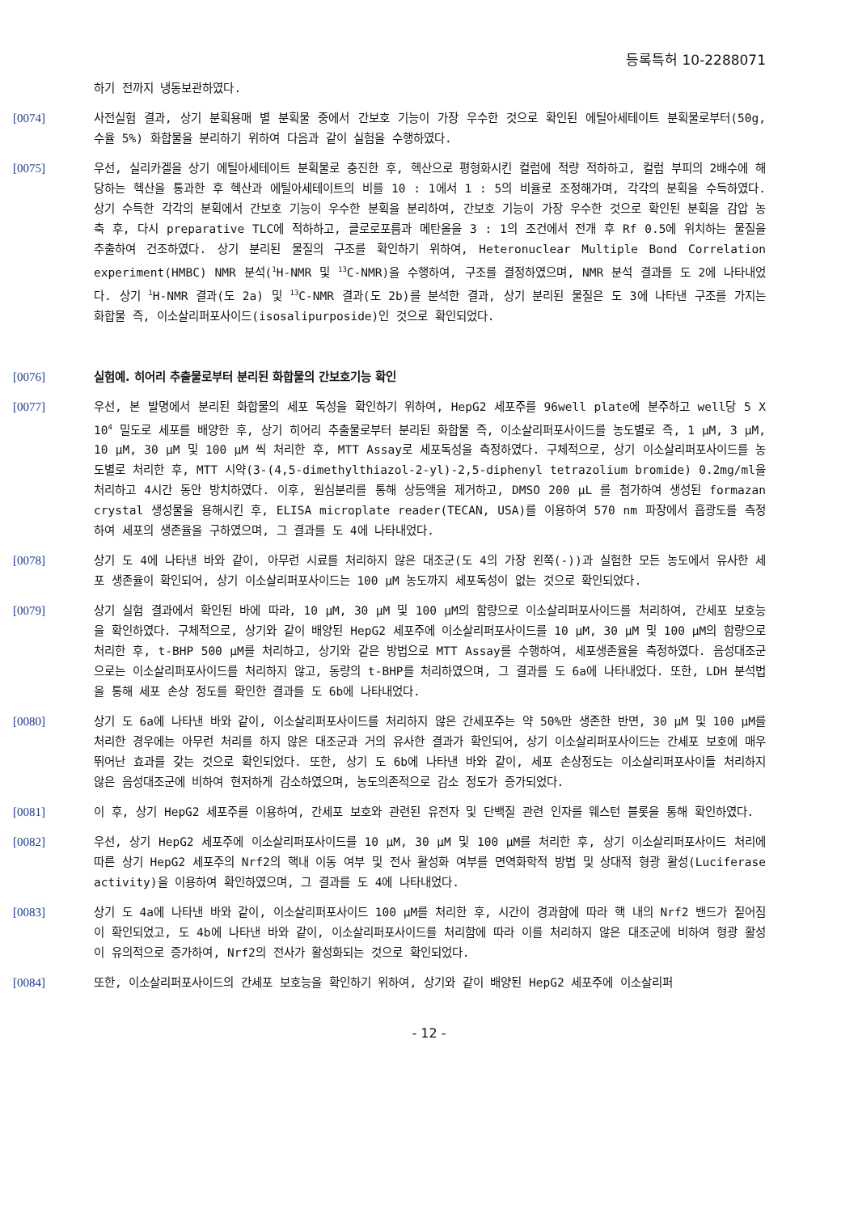등록특허 10-2288071
하기 전까지 냉동보관하였다.
[0074] 사전실험 결과, 상기 분획용매 별 분획물 중에서 간보호 기능이 가장 우수한 것으로 확인된 에틸아세테이트 분획물로부터(50g, 수율 5%) 화합물을 분리하기 위하여 다음과 같이 실험을 수행하였다.
[0075] 우선, 실리카겔을 상기 에틸아세테이트 분획물로 충진한 후, 헥산으로 평형화시킨 컬럼에 적량 적하하고, 컬럼 부피의 2배수에 해당하는 헥산을 통과한 후 헥산과 에틸아세테이트의 비를 10 : 1에서 1 : 5의 비율로 조정해가며, 각각의 분획을 수득하였다. 상기 수득한 각각의 분획에서 간보호 기능이 우수한 분획을 분리하여, 간보호 기능이 가장 우수한 것으로 확인된 분획을 감압 농축 후, 다시 preparative TLC에 적하하고, 클로로포름과 메탄올을 3 : 1의 조건에서 전개 후 Rf 0.5에 위치하는 물질을 추출하여 건조하였다. 상기 분리된 물질의 구조를 확인하기 위하여, Heteronuclear Multiple Bond Correlation experiment(HMBC) NMR 분석(<sup>1</sup>H-NMR 및 <sup>13</sup>C-NMR)을 수행하여, 구조를 결정하였으며, NMR 분석 결과를 도 2에 나타내었다. 상기 <sup>1</sup>H-NMR 결과(도 2a) 및 <sup>13</sup>C-NMR 결과(도 2b)를 분석한 결과, 상기 분리된 물질은 도 3에 나타낸 구조를 가지는 화합물 즉, 이소살리퍼포사이드(isosalipurposide)인 것으로 확인되었다.
[0076] 실험예. 히어리 추출물로부터 분리된 화합물의 간보호기능 확인
[0077] 우선, 본 발명에서 분리된 화합물의 세포 독성을 확인하기 위하여, HepG2 세포주를 96well plate에 분주하고 well당 5 X 10<sup>4</sup> 밀도로 세포를 배양한 후, 상기 히어리 추출물로부터 분리된 화합물 즉, 이소살리퍼포사이드를 농도별로 즉, 1 μM, 3 μM, 10 μM, 30 μM 및 100 μM 씩 처리한 후, MTT Assay로 세포독성을 측정하였다. 구체적으로, 상기 이소살리퍼포사이드를 농도별로 처리한 후, MTT 시약(3-(4,5-dimethylthiazol-2-yl)-2,5-diphenyl tetrazolium bromide) 0.2mg/ml을 처리하고 4시간 동안 방치하였다. 이후, 원심분리를 통해 상등액을 제거하고, DMSO 200 μL 를 첨가하여 생성된 formazan crystal 생성물을 용해시킨 후, ELISA microplate reader(TECAN, USA)를 이용하여 570 nm 파장에서 흡광도를 측정하여 세포의 생존율을 구하였으며, 그 결과를 도 4에 나타내었다.
[0078] 상기 도 4에 나타낸 바와 같이, 아무런 시료를 처리하지 않은 대조군(도 4의 가장 왼쪽(-))과 실험한 모든 농도에서 유사한 세포 생존율이 확인되어, 상기 이소살리퍼포사이드는 100 μM 농도까지 세포독성이 없는 것으로 확인되었다.
[0079] 상기 실험 결과에서 확인된 바에 따라, 10 μM, 30 μM 및 100 μM의 함량으로 이소살리퍼포사이드를 처리하여, 간세포 보호능을 확인하였다. 구체적으로, 상기와 같이 배양된 HepG2 세포주에 이소살리퍼포사이드를 10 μM, 30 μM 및 100 μM의 함량으로 처리한 후, t-BHP 500 μM를 처리하고, 상기와 같은 방법으로 MTT Assay를 수행하여, 세포생존율을 측정하였다. 음성대조군으로는 이소살리퍼포사이드를 처리하지 않고, 동량의 t-BHP를 처리하였으며, 그 결과를 도 6a에 나타내었다. 또한, LDH 분석법을 통해 세포 손상 정도를 확인한 결과를 도 6b에 나타내었다.
[0080] 상기 도 6a에 나타낸 바와 같이, 이소살리퍼포사이드를 처리하지 않은 간세포주는 약 50%만 생존한 반면, 30 μM 및 100 μM를 처리한 경우에는 아무런 처리를 하지 않은 대조군과 거의 유사한 결과가 확인되어, 상기 이소살리퍼포사이드는 간세포 보호에 매우 뛰어난 효과를 갖는 것으로 확인되었다. 또한, 상기 도 6b에 나타낸 바와 같이, 세포 손상정도는 이소살리퍼포사이들 처리하지 않은 음성대조군에 비하여 현저하게 감소하였으며, 농도의존적으로 감소 정도가 증가되었다.
[0081] 이 후, 상기 HepG2 세포주를 이용하여, 간세포 보호와 관련된 유전자 및 단백질 관련 인자를 웨스턴 블롯을 통해 확인하였다.
[0082] 우선, 상기 HepG2 세포주에 이소살리퍼포사이드를 10 μM, 30 μM 및 100 μM를 처리한 후, 상기 이소살리퍼포사이드 처리에 따른 상기 HepG2 세포주의 Nrf2의 핵내 이동 여부 및 전사 활성화 여부를 면역화학적 방법 및 상대적 형광 활성(Luciferase activity)을 이용하여 확인하였으며, 그 결과를 도 4에 나타내었다.
[0083] 상기 도 4a에 나타낸 바와 같이, 이소살리퍼포사이드 100 μM를 처리한 후, 시간이 경과함에 따라 핵 내의 Nrf2 밴드가 짙어짐이 확인되었고, 도 4b에 나타낸 바와 같이, 이소살리퍼포사이드를 처리함에 따라 이를 처리하지 않은 대조군에 비하여 형광 활성이 유의적으로 증가하여, Nrf2의 전사가 활성화되는 것으로 확인되었다.
[0084] 또한, 이소살리퍼포사이드의 간세포 보호능을 확인하기 위하여, 상기와 같이 배양된 HepG2 세포주에 이소살리퍼
- 12 -